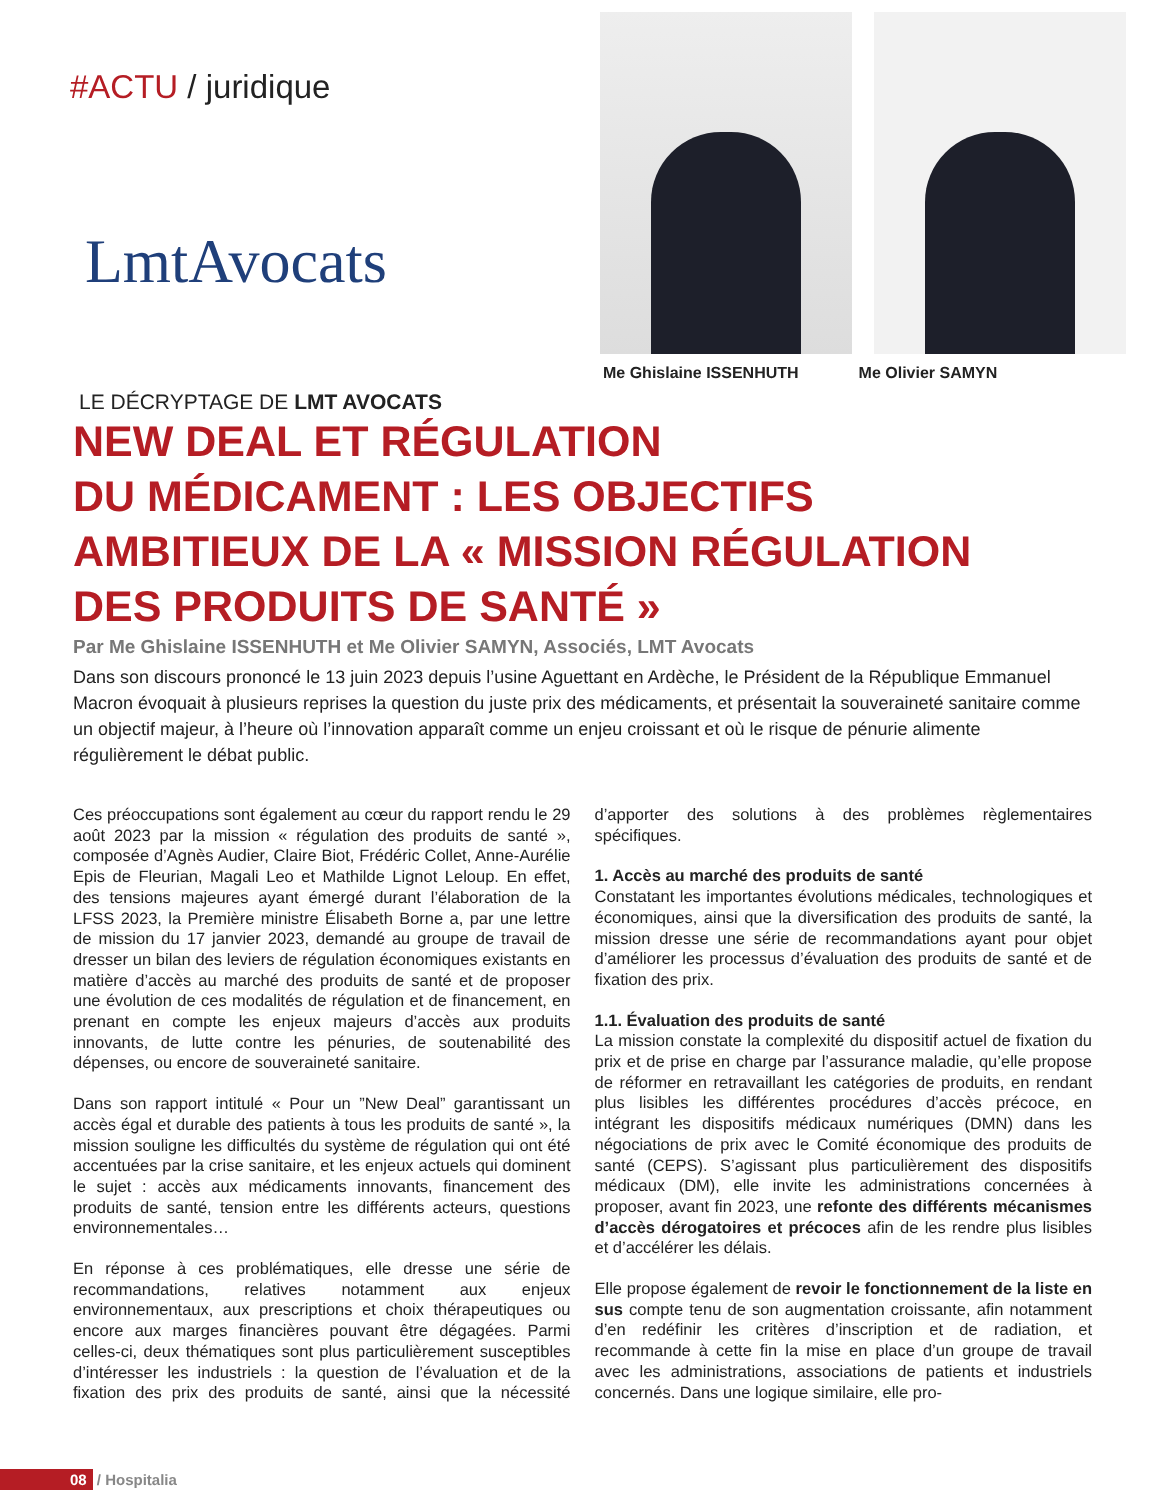#ACTU / juridique
LmtAvocats
Me Ghislaine ISSENHUTH Me Olivier SAMYN
LE DÉCRYPTAGE DE LMT AVOCATS
NEW DEAL ET RÉGULATION
DU MÉDICAMENT : LES OBJECTIFS
AMBITIEUX DE LA « MISSION RÉGULATION
DES PRODUITS DE SANTÉ »
Par Me Ghislaine ISSENHUTH et Me Olivier SAMYN, Associés, LMT Avocats
Dans son discours prononcé le 13 juin 2023 depuis l’usine Aguettant en Ardèche, le Président de la République Emmanuel Macron évoquait à plusieurs reprises la question du juste prix des médicaments, et présentait la souveraineté sanitaire comme un objectif majeur, à l’heure où l’innovation apparaît comme un enjeu croissant et où le risque de pénurie alimente régulièrement le débat public.
Ces préoccupations sont également au cœur du rapport rendu le 29 août 2023 par la mission « régulation des produits de santé », composée d’Agnès Audier, Claire Biot, Frédéric Collet, Anne-Aurélie Epis de Fleurian, Magali Leo et Mathilde Lignot Leloup. En effet, des tensions majeures ayant émergé durant l’élaboration de la LFSS 2023, la Première ministre Élisabeth Borne a, par une lettre de mission du 17 janvier 2023, demandé au groupe de travail de dresser un bilan des leviers de régulation économiques existants en matière d’accès au marché des produits de santé et de proposer une évolution de ces modalités de régulation et de financement, en prenant en compte les enjeux majeurs d’accès aux produits innovants, de lutte contre les pénuries, de soutenabilité des dépenses, ou encore de souveraineté sanitaire.
Dans son rapport intitulé « Pour un ”New Deal” garantissant un accès égal et durable des patients à tous les produits de santé », la mission souligne les difficultés du système de régulation qui ont été accentuées par la crise sanitaire, et les enjeux actuels qui dominent le sujet : accès aux médicaments innovants, financement des produits de santé, tension entre les différents acteurs, questions environnementales…
En réponse à ces problématiques, elle dresse une série de recommandations, relatives notamment aux enjeux environnementaux, aux prescriptions et choix thérapeutiques ou encore aux marges financières pouvant être dégagées. Parmi celles-ci, deux thématiques sont plus particulièrement susceptibles d’intéresser les industriels : la question de l’évaluation et de la fixation des prix des produits de santé, ainsi que la nécessité d’apporter des solutions à des problèmes règlementaires spécifiques.
1. Accès au marché des produits de santé
Constatant les importantes évolutions médicales, technologiques et économiques, ainsi que la diversification des produits de santé, la mission dresse une série de recommandations ayant pour objet d’améliorer les processus d’évaluation des produits de santé et de fixation des prix.
1.1. Évaluation des produits de santé
La mission constate la complexité du dispositif actuel de fixation du prix et de prise en charge par l’assurance maladie, qu’elle propose de réformer en retravaillant les catégories de produits, en rendant plus lisibles les différentes procédures d’accès précoce, en intégrant les dispositifs médicaux numériques (DMN) dans les négociations de prix avec le Comité économique des produits de santé (CEPS). S’agissant plus particulièrement des dispositifs médicaux (DM), elle invite les administrations concernées à proposer, avant fin 2023, une refonte des différents mécanismes d’accès dérogatoires et précoces afin de les rendre plus lisibles et d’accélérer les délais.
Elle propose également de revoir le fonctionnement de la liste en sus compte tenu de son augmentation croissante, afin notamment d’en redéfinir les critères d’inscription et de radiation, et recommande à cette fin la mise en place d’un groupe de travail avec les administrations, associations de patients et industriels concernés. Dans une logique similaire, elle pro-
08 / Hospitalia